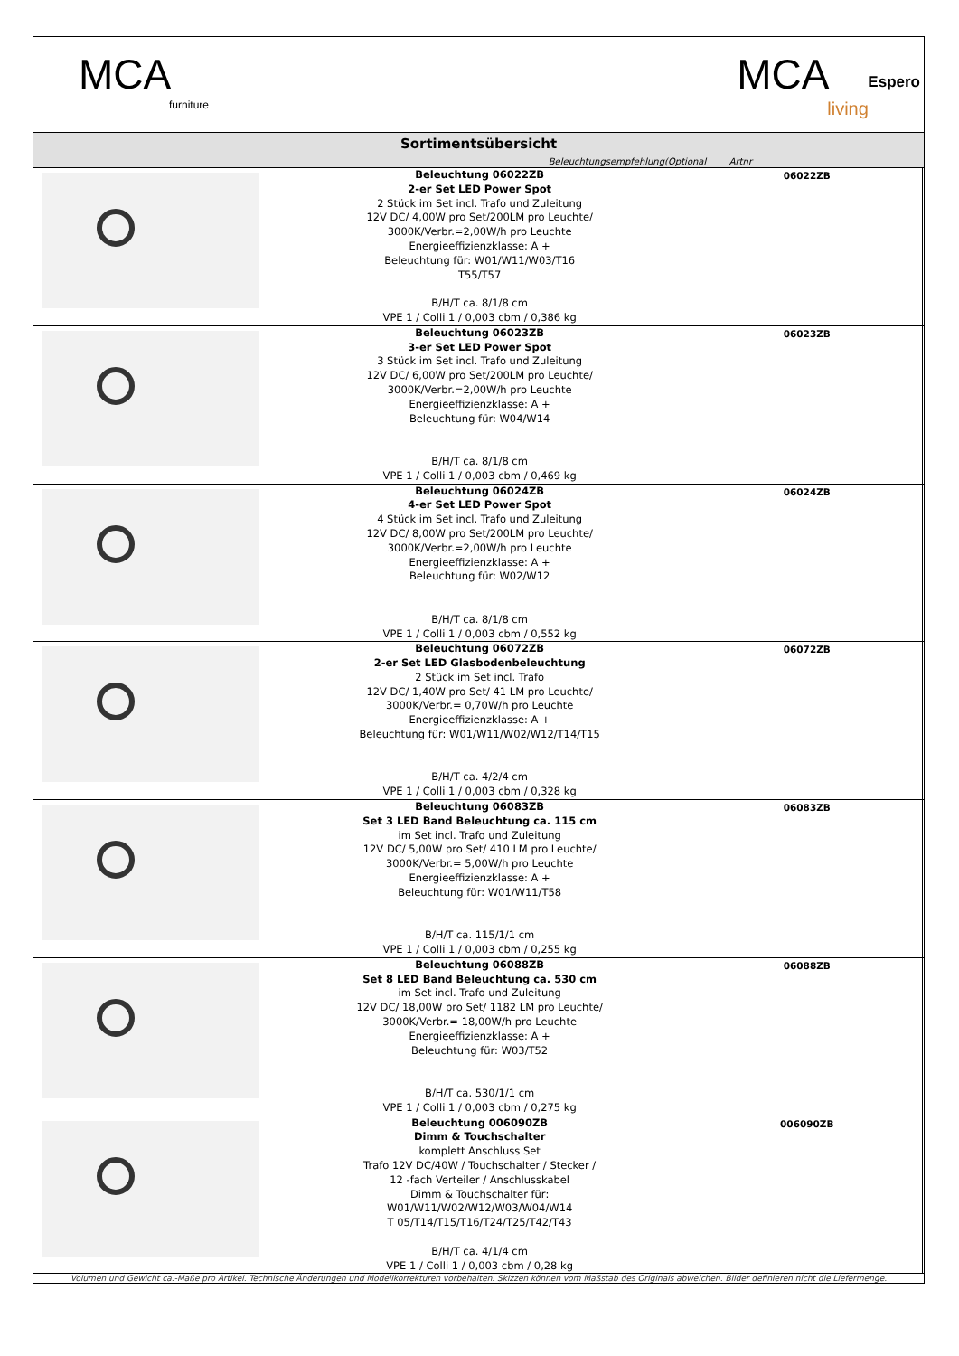| MCA furniture | | MCA living Espero | |
| Sortimentsübersicht | | | |
| Beleuchtungsempfehlung(Optional Artnr | | | |
| | Beleuchtung 06022ZB 2-er Set LED Power Spot 2 Stück im Set incl. Trafo und Zuleitung 12V DC/ 4,00W pro Set/200LM pro Leuchte/ 3000K/Verbr.=2,00W/h pro Leuchte Energieeffizienzklasse: A + Beleuchtung für: W01/W11/W03/T16 T55/T57 B/H/T ca. 8/1/8 cm VPE 1 / Colli 1 / 0,003 cbm / 0,386 kg | 06022ZB | |
| | Beleuchtung 06023ZB 3-er Set LED Power Spot 3 Stück im Set incl. Trafo und Zuleitung 12V DC/ 6,00W pro Set/200LM pro Leuchte/ 3000K/Verbr.=2,00W/h pro Leuchte Energieeffizienzklasse: A + Beleuchtung für: W04/W14 B/H/T ca. 8/1/8 cm VPE 1 / Colli 1 / 0,003 cbm / 0,469 kg | 06023ZB | |
| | Beleuchtung 06024ZB 4-er Set LED Power Spot 4 Stück im Set incl. Trafo und Zuleitung 12V DC/ 8,00W pro Set/200LM pro Leuchte/ 3000K/Verbr.=2,00W/h pro Leuchte Energieeffizienzklasse: A + Beleuchtung für: W02/W12 B/H/T ca. 8/1/8 cm VPE 1 / Colli 1 / 0,003 cbm / 0,552 kg | 06024ZB | |
| | Beleuchtung 06072ZB 2-er Set LED Glasbodenbeleuchtung 2 Stück im Set incl. Trafo 12V DC/ 1,40W pro Set/ 41 LM pro Leuchte/ 3000K/Verbr.= 0,70W/h pro Leuchte Energieeffizienzklasse: A + Beleuchtung für: W01/W11/W02/W12/T14/T15 B/H/T ca. 4/2/4 cm VPE 1 / Colli 1 / 0,003 cbm / 0,328 kg | 06072ZB | |
| | Beleuchtung 06083ZB Set 3 LED Band Beleuchtung ca. 115 cm im Set incl. Trafo und Zuleitung 12V DC/ 5,00W pro Set/ 410 LM pro Leuchte/ 3000K/Verbr.= 5,00W/h pro Leuchte Energieeffizienzklasse: A + Beleuchtung für: W01/W11/T58 B/H/T ca. 115/1/1 cm VPE 1 / Colli 1 / 0,003 cbm / 0,255 kg | 06083ZB | |
| | Beleuchtung 06088ZB Set 8 LED Band Beleuchtung ca. 530 cm im Set incl. Trafo und Zuleitung 12V DC/ 18,00W pro Set/ 1182 LM pro Leuchte/ 3000K/Verbr.= 18,00W/h pro Leuchte Energieeffizienzklasse: A + Beleuchtung für: W03/T52 B/H/T ca. 530/1/1 cm VPE 1 / Colli 1 / 0,003 cbm / 0,275 kg | 06088ZB | |
| | Beleuchtung 006090ZB Dimm & Touchschalter komplett Anschluss Set Trafo 12V DC/40W / Touchschalter / Stecker / 12 -fach Verteiler / Anschlusskabel Dimm & Touchschalter für: W01/W11/W02/W12/W03/W04/W14 T 05/T14/T15/T16/T24/T25/T42/T43 B/H/T ca. 4/1/4 cm VPE 1 / Colli 1 / 0,003 cbm / 0,28 kg | 006090ZB | |
| Volumen und Gewicht ca.-Maße pro Artikel. Technische Änderungen und Modellkorrekturen vorbehalten. Skizzen können vom Maßstab des Originals abweichen. Bilder definieren nicht die Liefermenge. | | | |